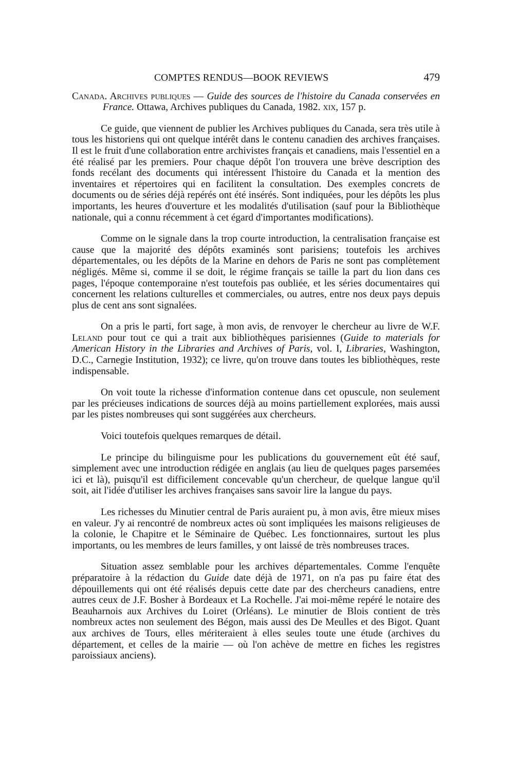COMPTES RENDUS—BOOK REVIEWS 479
Canada. Archives publiques — Guide des sources de l'histoire du Canada conservées en France. Ottawa, Archives publiques du Canada, 1982. xix, 157 p.
Ce guide, que viennent de publier les Archives publiques du Canada, sera très utile à tous les historiens qui ont quelque intérêt dans le contenu canadien des archives françaises. Il est le fruit d'une collaboration entre archivistes français et canadiens, mais l'essentiel en a été réalisé par les premiers. Pour chaque dépôt l'on trouvera une brève description des fonds recélant des documents qui intéressent l'histoire du Canada et la mention des inventaires et répertoires qui en facilitent la consultation. Des exemples concrets de documents ou de séries déjà repérés ont été insérés. Sont indiquées, pour les dépôts les plus importants, les heures d'ouverture et les modalités d'utilisation (sauf pour la Bibliothèque nationale, qui a connu récemment à cet égard d'importantes modifications).
Comme on le signale dans la trop courte introduction, la centralisation française est cause que la majorité des dépôts examinés sont parisiens; toutefois les archives départementales, ou les dépôts de la Marine en dehors de Paris ne sont pas complètement négligés. Même si, comme il se doit, le régime français se taille la part du lion dans ces pages, l'époque contemporaine n'est toutefois pas oubliée, et les séries documentaires qui concernent les relations culturelles et commerciales, ou autres, entre nos deux pays depuis plus de cent ans sont signalées.
On a pris le parti, fort sage, à mon avis, de renvoyer le chercheur au livre de W.F. Leland pour tout ce qui a trait aux bibliothèques parisiennes (Guide to materials for American History in the Libraries and Archives of Paris, vol. I, Libraries, Washington, D.C., Carnegie Institution, 1932); ce livre, qu'on trouve dans toutes les bibliothèques, reste indispensable.
On voit toute la richesse d'information contenue dans cet opuscule, non seulement par les précieuses indications de sources déjà au moins partiellement explorées, mais aussi par les pistes nombreuses qui sont suggérées aux chercheurs.
Voici toutefois quelques remarques de détail.
Le principe du bilinguisme pour les publications du gouvernement eût été sauf, simplement avec une introduction rédigée en anglais (au lieu de quelques pages parsemées ici et là), puisqu'il est difficilement concevable qu'un chercheur, de quelque langue qu'il soit, ait l'idée d'utiliser les archives françaises sans savoir lire la langue du pays.
Les richesses du Minutier central de Paris auraient pu, à mon avis, être mieux mises en valeur. J'y ai rencontré de nombreux actes où sont impliquées les maisons religieuses de la colonie, le Chapitre et le Séminaire de Québec. Les fonctionnaires, surtout les plus importants, ou les membres de leurs familles, y ont laissé de très nombreuses traces.
Situation assez semblable pour les archives départementales. Comme l'enquête préparatoire à la rédaction du Guide date déjà de 1971, on n'a pas pu faire état des dépouillements qui ont été réalisés depuis cette date par des chercheurs canadiens, entre autres ceux de J.F. Bosher à Bordeaux et La Rochelle. J'ai moi-même repéré le notaire des Beauharnois aux Archives du Loiret (Orléans). Le minutier de Blois contient de très nombreux actes non seulement des Bégon, mais aussi des De Meulles et des Bigot. Quant aux archives de Tours, elles mériteraient à elles seules toute une étude (archives du département, et celles de la mairie — où l'on achève de mettre en fiches les registres paroissiaux anciens).